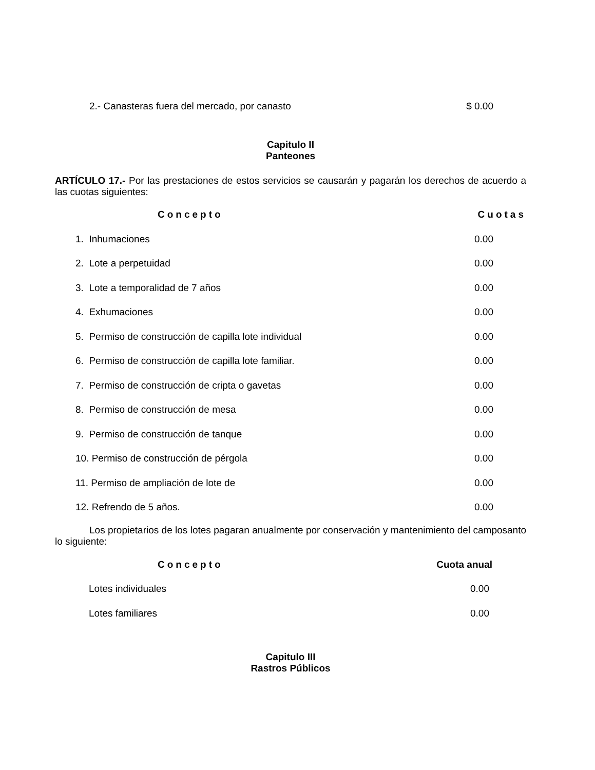| 2.- Canasteras fuera del mercado, por canasto | $ 0.00 |
Capitulo II
Panteones
ARTÍCULO 17.- Por las prestaciones de estos servicios se causarán y pagarán los derechos de acuerdo a las cuotas siguientes:
| Concepto | Cuotas |
| --- | --- |
| 1. Inhumaciones | 0.00 |
| 2. Lote a perpetuidad | 0.00 |
| 3. Lote a temporalidad de 7 años | 0.00 |
| 4. Exhumaciones | 0.00 |
| 5. Permiso de construcción de capilla lote individual | 0.00 |
| 6. Permiso de construcción de capilla lote familiar. | 0.00 |
| 7. Permiso de construcción de cripta o gavetas | 0.00 |
| 8. Permiso de construcción de mesa | 0.00 |
| 9. Permiso de construcción de tanque | 0.00 |
| 10. Permiso de construcción de pérgola | 0.00 |
| 11. Permiso de ampliación de lote de | 0.00 |
| 12. Refrendo de 5 años. | 0.00 |
Los propietarios de los lotes pagaran anualmente por conservación y mantenimiento del camposanto lo siguiente:
| Concepto | Cuota anual |
| --- | --- |
| Lotes individuales | 0.00 |
| Lotes familiares | 0.00 |
Capitulo III
Rastros Públicos